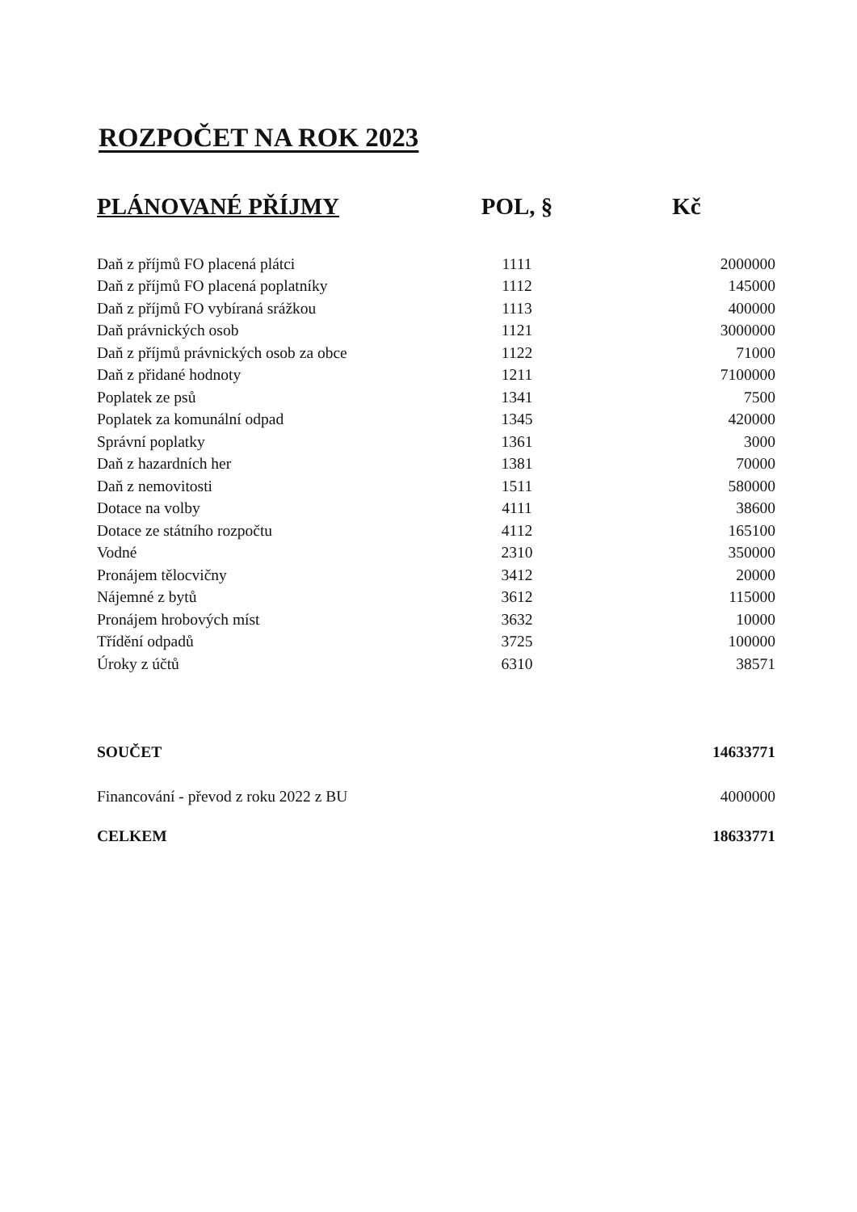ROZPOČET NA ROK 2023
| PLÁNOVANÉ PŘÍJMY | POL, § | Kč |
| --- | --- | --- |
| Daň z příjmů FO placená plátci | 1111 | 2000000 |
| Daň z příjmů FO placená poplatníky | 1112 | 145000 |
| Daň z příjmů FO vybíraná srážkou | 1113 | 400000 |
| Daň právnických osob | 1121 | 3000000 |
| Daň z příjmů právnických osob za obce | 1122 | 71000 |
| Daň z přidané hodnoty | 1211 | 7100000 |
| Poplatek ze psů | 1341 | 7500 |
| Poplatek za komunální odpad | 1345 | 420000 |
| Správní poplatky | 1361 | 3000 |
| Daň z hazardních her | 1381 | 70000 |
| Daň z nemovitosti | 1511 | 580000 |
| Dotace na volby | 4111 | 38600 |
| Dotace ze státního rozpočtu | 4112 | 165100 |
| Vodné | 2310 | 350000 |
| Pronájem tělocvičny | 3412 | 20000 |
| Nájemné z bytů | 3612 | 115000 |
| Pronájem hrobových míst | 3632 | 10000 |
| Třídění odpadů | 3725 | 100000 |
| Úroky z účtů | 6310 | 38571 |
| SOUČET | | 14633771 |
| Financování - převod z roku 2022 z BU | | 4000000 |
| CELKEM | | 18633771 |